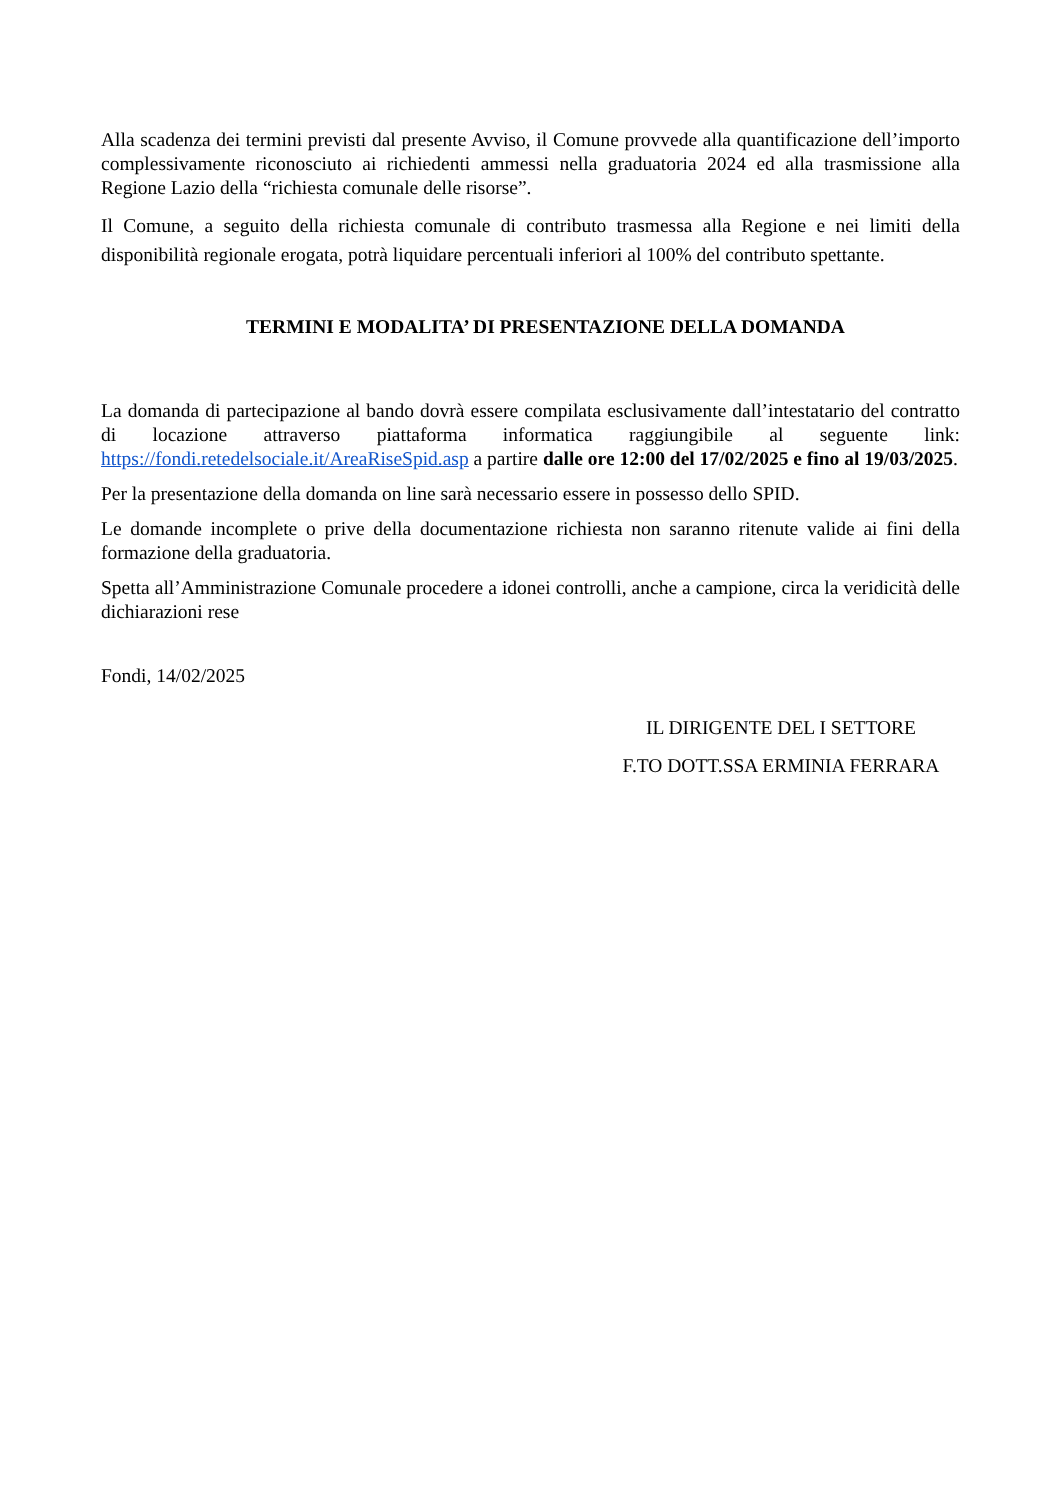Alla scadenza dei termini previsti dal presente Avviso, il Comune provvede alla quantificazione dell’importo complessivamente riconosciuto ai richiedenti ammessi nella graduatoria 2024 ed alla trasmissione alla Regione Lazio della “richiesta comunale delle risorse”.
Il Comune, a seguito della richiesta comunale di contributo trasmessa alla Regione e nei limiti della disponibilità regionale erogata, potrà liquidare percentuali inferiori al 100% del contributo spettante.
TERMINI E MODALITA’ DI PRESENTAZIONE DELLA DOMANDA
La domanda di partecipazione al bando dovrà essere compilata esclusivamente dall’intestatario del contratto di locazione attraverso piattaforma informatica raggiungibile al seguente link: https://fondi.retedelsociale.it/AreaRiseSpid.asp a partire dalle ore 12:00 del 17/02/2025 e fino al 19/03/2025.
Per la presentazione della domanda on line sarà necessario essere in possesso dello SPID.
Le domande incomplete o prive della documentazione richiesta non saranno ritenute valide ai fini della formazione della graduatoria.
Spetta all’Amministrazione Comunale procedere a idonei controlli, anche a campione, circa la veridicità delle dichiarazioni rese
Fondi, 14/02/2025
IL DIRIGENTE DEL I SETTORE
F.TO DOTT.SSA ERMINIA FERRARA